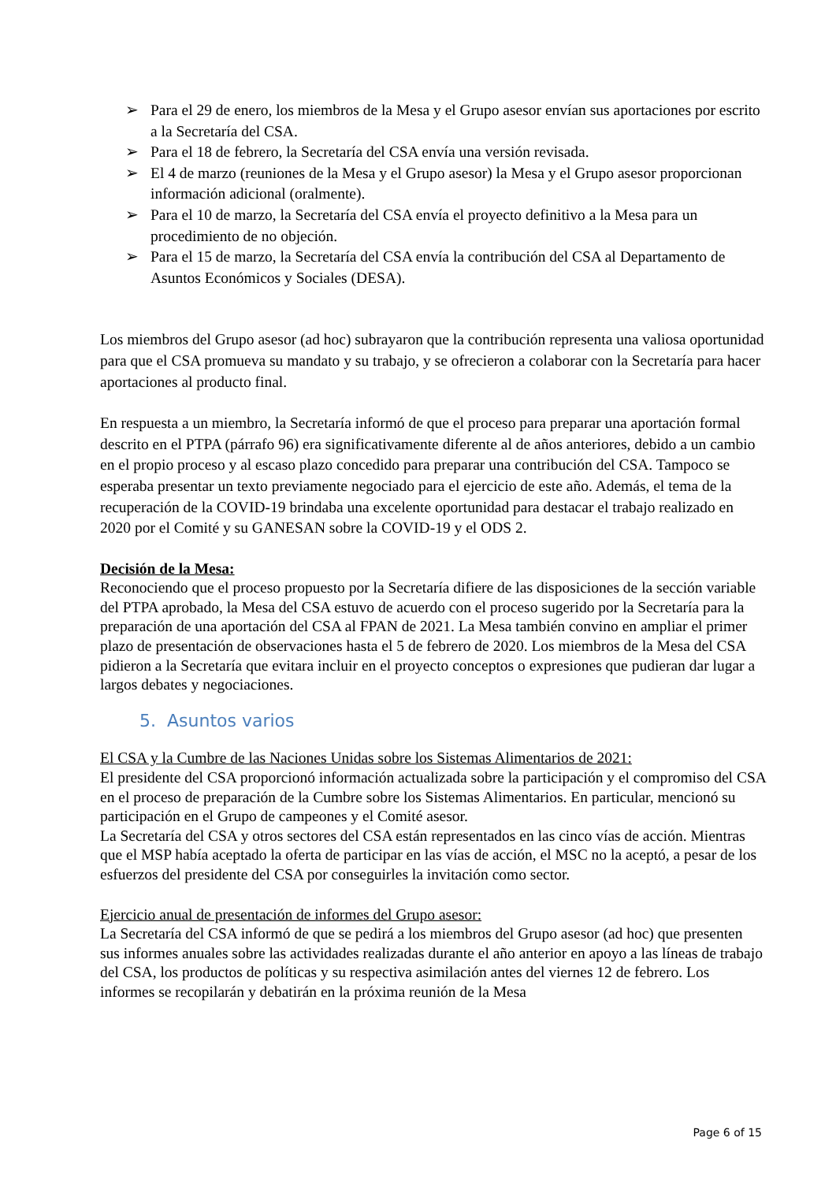➢ Para el 29 de enero, los miembros de la Mesa y el Grupo asesor envían sus aportaciones por escrito a la Secretaría del CSA.
➢ Para el 18 de febrero, la Secretaría del CSA envía una versión revisada.
➢ El 4 de marzo (reuniones de la Mesa y el Grupo asesor) la Mesa y el Grupo asesor proporcionan información adicional (oralmente).
➢ Para el 10 de marzo, la Secretaría del CSA envía el proyecto definitivo a la Mesa para un procedimiento de no objeción.
➢ Para el 15 de marzo, la Secretaría del CSA envía la contribución del CSA al Departamento de Asuntos Económicos y Sociales (DESA).
Los miembros del Grupo asesor (ad hoc) subrayaron que la contribución representa una valiosa oportunidad para que el CSA promueva su mandato y su trabajo, y se ofrecieron a colaborar con la Secretaría para hacer aportaciones al producto final.
En respuesta a un miembro, la Secretaría informó de que el proceso para preparar una aportación formal descrito en el PTPA (párrafo 96) era significativamente diferente al de años anteriores, debido a un cambio en el propio proceso y al escaso plazo concedido para preparar una contribución del CSA. Tampoco se esperaba presentar un texto previamente negociado para el ejercicio de este año. Además, el tema de la recuperación de la COVID-19 brindaba una excelente oportunidad para destacar el trabajo realizado en 2020 por el Comité y su GANESAN sobre la COVID-19 y el ODS 2.
Decisión de la Mesa:
Reconociendo que el proceso propuesto por la Secretaría difiere de las disposiciones de la sección variable del PTPA aprobado, la Mesa del CSA estuvo de acuerdo con el proceso sugerido por la Secretaría para la preparación de una aportación del CSA al FPAN de 2021. La Mesa también convino en ampliar el primer plazo de presentación de observaciones hasta el 5 de febrero de 2020. Los miembros de la Mesa del CSA pidieron a la Secretaría que evitara incluir en el proyecto conceptos o expresiones que pudieran dar lugar a largos debates y negociaciones.
5. Asuntos varios
El CSA y la Cumbre de las Naciones Unidas sobre los Sistemas Alimentarios de 2021:
El presidente del CSA proporcionó información actualizada sobre la participación y el compromiso del CSA en el proceso de preparación de la Cumbre sobre los Sistemas Alimentarios. En particular, mencionó su participación en el Grupo de campeones y el Comité asesor.
La Secretaría del CSA y otros sectores del CSA están representados en las cinco vías de acción. Mientras que el MSP había aceptado la oferta de participar en las vías de acción, el MSC no la aceptó, a pesar de los esfuerzos del presidente del CSA por conseguirles la invitación como sector.
Ejercicio anual de presentación de informes del Grupo asesor:
La Secretaría del CSA informó de que se pedirá a los miembros del Grupo asesor (ad hoc) que presenten sus informes anuales sobre las actividades realizadas durante el año anterior en apoyo a las líneas de trabajo del CSA, los productos de políticas y su respectiva asimilación antes del viernes 12 de febrero. Los informes se recopilarán y debatirán en la próxima reunión de la Mesa
Page 6 of 15